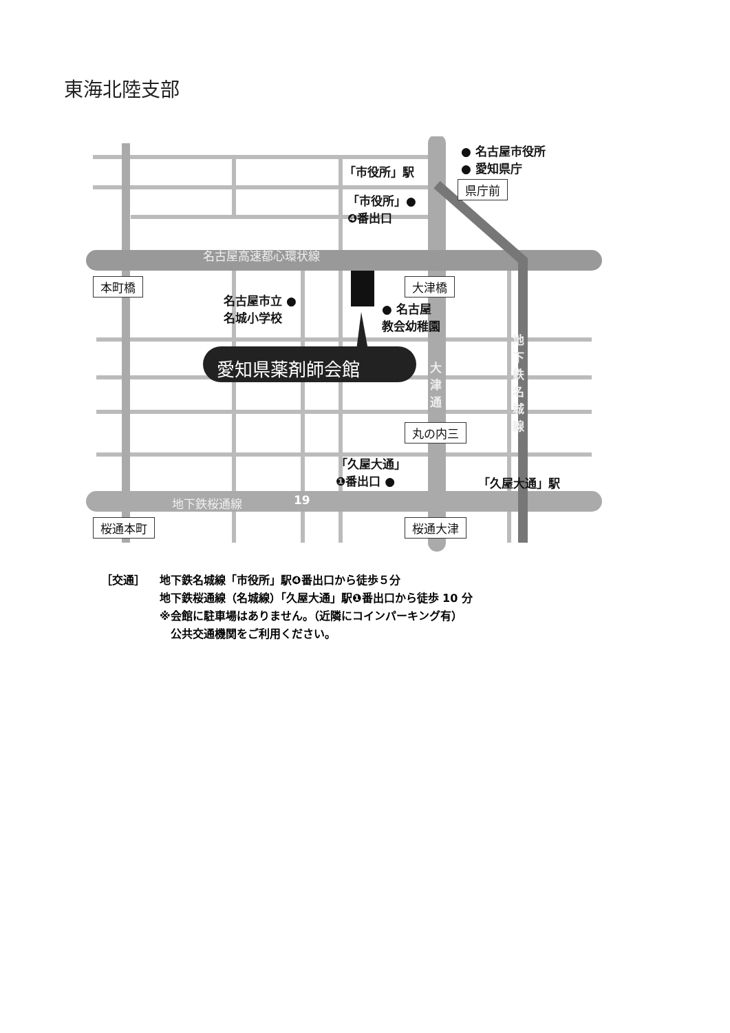東海北陸支部
「市役所」駅
● 名古屋市役所
● 愛知県庁
県庁前
「市役所」●
❹番出口
名古屋高速都心環状線
本町橋 大津橋
名古屋市立 ●
名城小学校
● 名古屋
教会幼稚園
愛知県薬剤師会館
大津通
地下鉄名城線
丸の内三
「久屋大通」
❶番出口 ●
「久屋大通」駅
地下鉄桜通線 19
桜通本町 桜通大津
［交通］ 地下鉄名城線「市役所」駅❹番出口から徒歩５分
地下鉄桜通線（名城線）「久屋大通」駅❶番出口から徒歩 10 分
※会館に駐車場はありません。（近隣にコインパーキング有）
　公共交通機関をご利用ください。